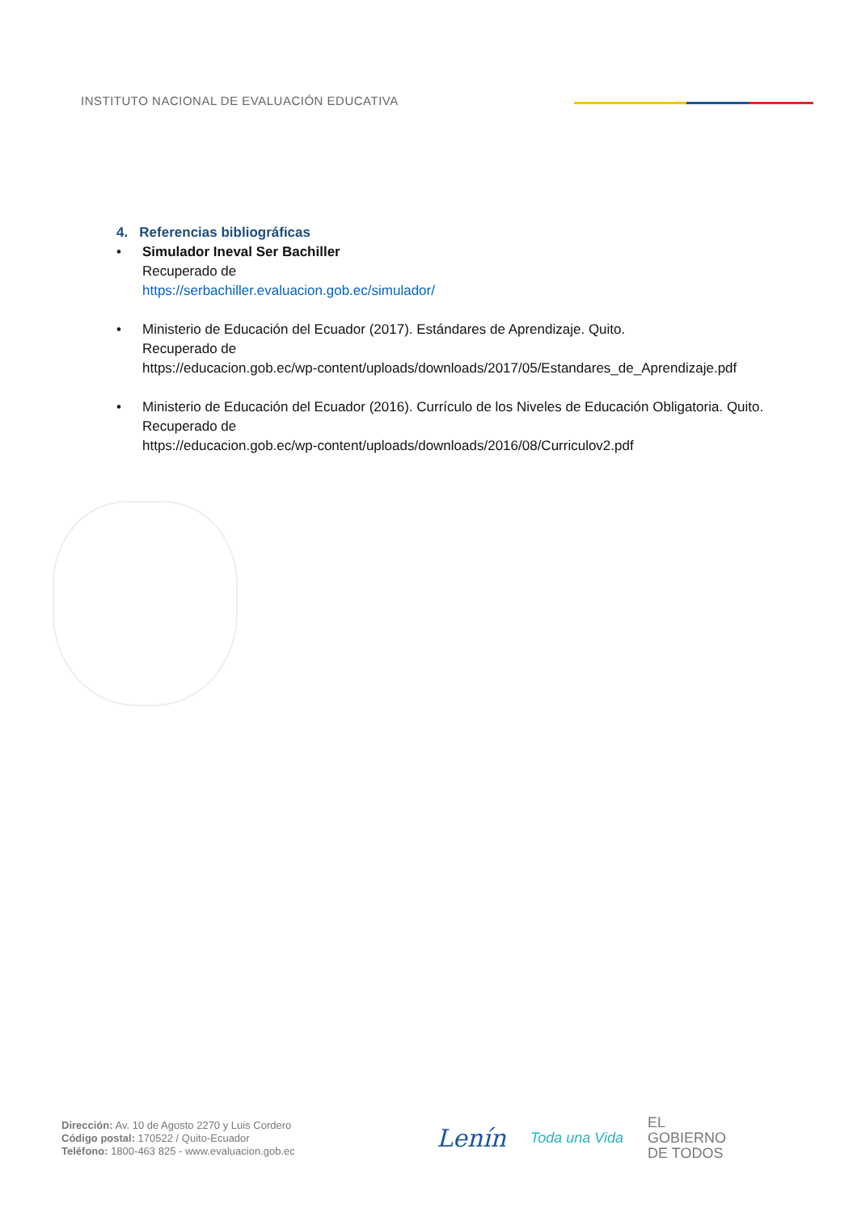INSTITUTO NACIONAL DE EVALUACIÓN EDUCATIVA
4. Referencias bibliográficas
• Simulador Ineval Ser Bachiller
Recuperado de
https://serbachiller.evaluacion.gob.ec/simulador/
• Ministerio de Educación del Ecuador (2017). Estándares de Aprendizaje. Quito.
Recuperado de
https://educacion.gob.ec/wp-content/uploads/downloads/2017/05/Estandares_de_Aprendizaje.pdf
• Ministerio de Educación del Ecuador (2016). Currículo de los Niveles de Educación Obligatoria. Quito.
Recuperado de
https://educacion.gob.ec/wp-content/uploads/downloads/2016/08/Curriculov2.pdf
Dirección: Av. 10 de Agosto 2270 y Luis Cordero
Código postal: 170522 / Quito-Ecuador
Teléfono: 1800-463 825 - www.evaluacion.gob.ec
Lenín
Toda una Vida
EL
GOBIERNO
DE TODOS